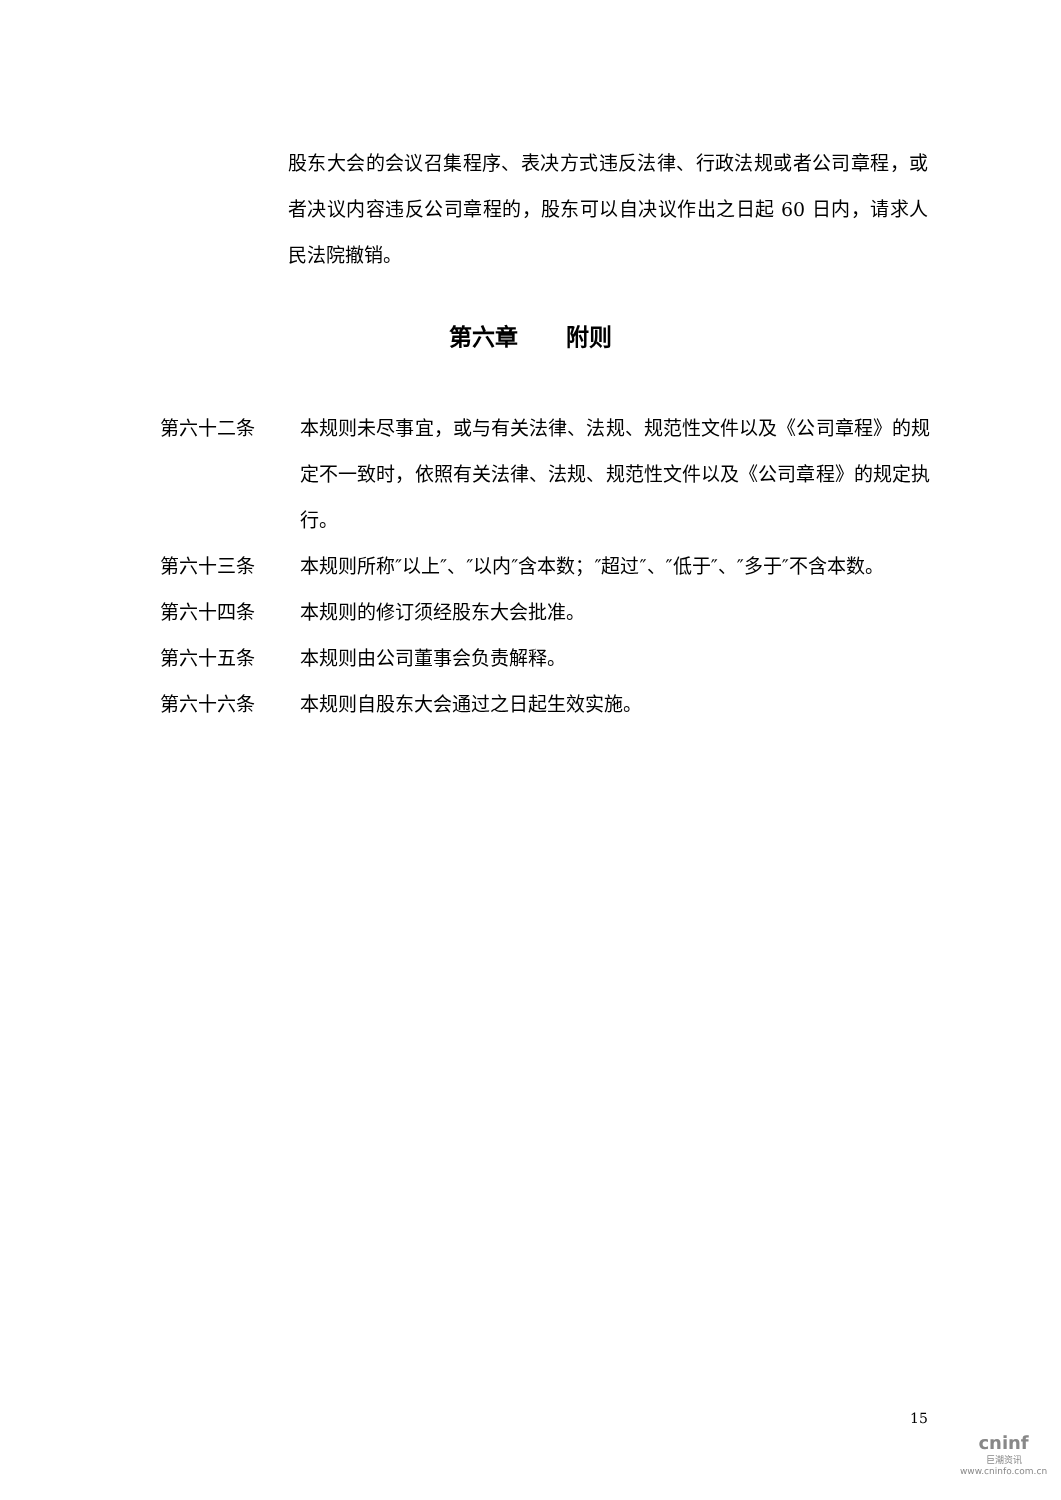股东大会的会议召集程序、表决方式违反法律、行政法规或者公司章程，或者决议内容违反公司章程的，股东可以自决议作出之日起 60 日内，请求人民法院撤销。
第六章 附则
第六十二条 本规则未尽事宜，或与有关法律、法规、规范性文件以及《公司章程》的规定不一致时，依照有关法律、法规、规范性文件以及《公司章程》的规定执行。
第六十三条 本规则所称″以上″、″以内″含本数；″超过″、″低于″、″多于″不含本数。
第六十四条 本规则的修订须经股东大会批准。
第六十五条 本规则由公司董事会负责解释。
第六十六条 本规则自股东大会通过之日起生效实施。
15
cninf
巨潮资讯
www.cninfo.com.cn